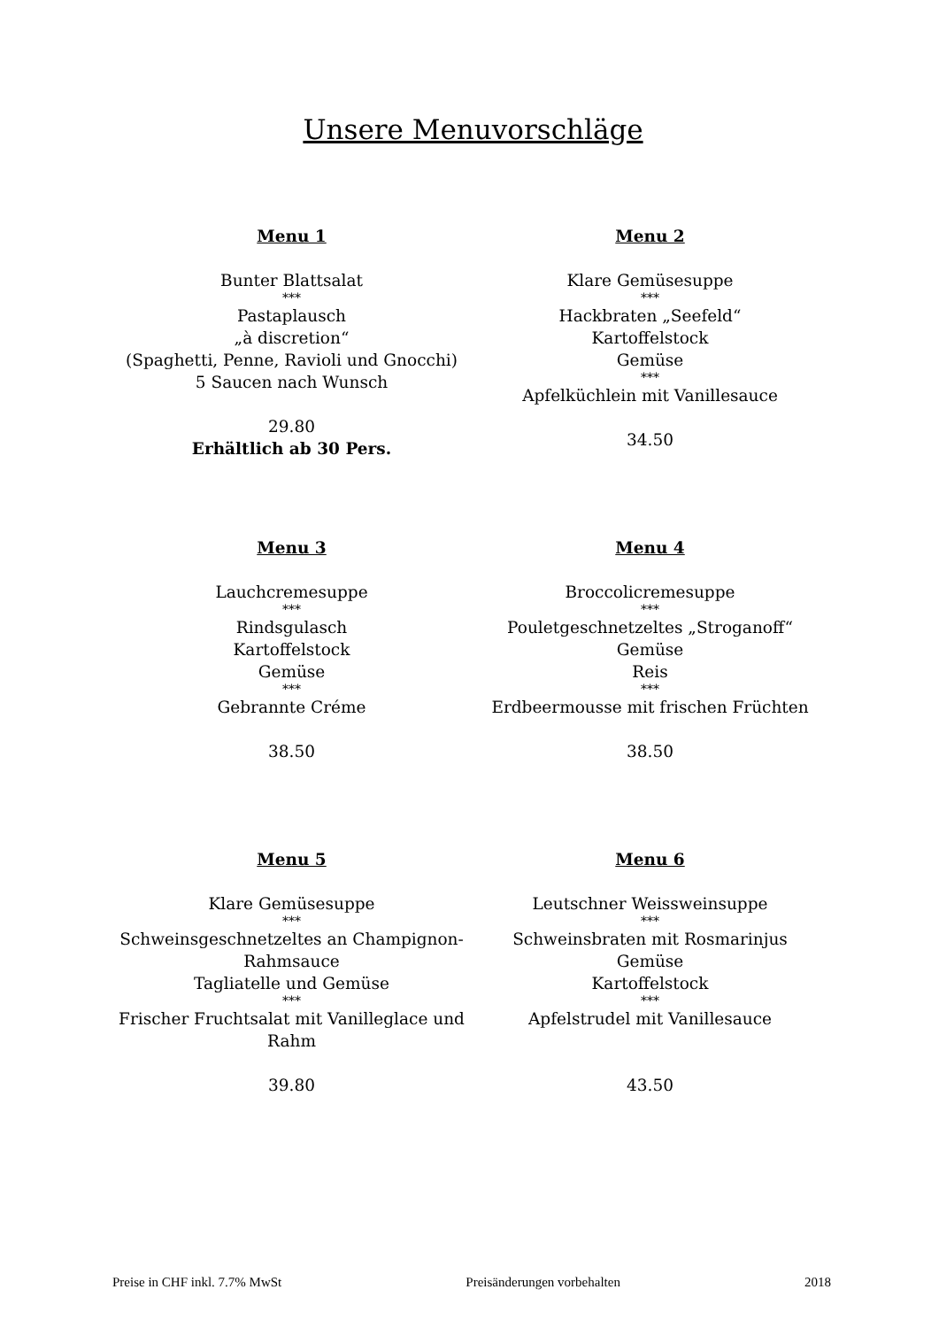Unsere Menuvorschläge
Menu 1
Bunter Blattsalat
***
Pastaplausch
„à discretion“
(Spaghetti, Penne, Ravioli und Gnocchi)
5 Saucen nach Wunsch
29.80
Erhältlich ab 30 Pers.
Menu 2
Klare Gemüsesuppe
***
Hackbraten „Seefeld“
Kartoffelstock
Gemüse
***
Apfelküchlein mit Vanillesauce
34.50
Menu 3
Lauchcremesuppe
***
Rindsgulasch
Kartoffelstock
Gemüse
***
Gebrannte Créme
38.50
Menu 4
Broccolicremesuppe
***
Pouletgeschnetzeltes „Stroganoff“
Gemüse
Reis
***
Erdbeermousse mit frischen Früchten
38.50
Menu 5
Klare Gemüsesuppe
***
Schweinsgeschnetzeltes an Champignon-
Rahmsauce
Tagliatelle und Gemüse
***
Frischer Fruchtsalat mit Vanilleglace und
Rahm
39.80
Menu 6
Leutschner Weissweinsuppe
***
Schweinsbraten mit Rosmarinjus
Gemüse
Kartoffelstock
***
Apfelstrudel mit Vanillesauce
43.50
Preise in CHF inkl. 7.7% MwSt Preisänderungen vorbehalten 2018